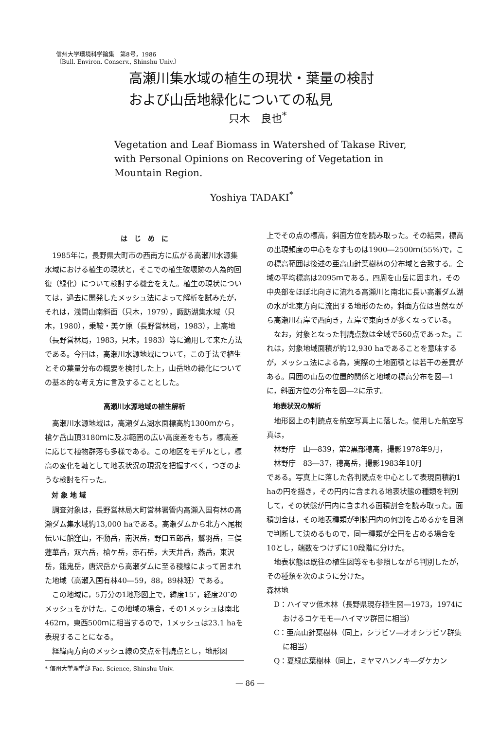信州大学環境科学論集　第8号，1986
〔Bull. Environ. Conserv., Shinshu Univ.〕
高瀬川集水域の植生の現状・葉量の検討
および山岳地緑化についての私見
只木　良也<sup>*</sup>
Vegetation and Leaf Biomass in Watershed of Takase River,
with Personal Opinions on Recovering of Vegetation in
Mountain Region.
Yoshiya TADAKI<sup>*</sup>
は　じ　め　に
1985年に，長野県大町市の西南方に広がる高瀬川水源集水域における植生の現状と，そこでの植生破壊跡の人為的回復（緑化）について検討する機会をえた。植生の現状については，過去に開発したメッシュ法によって解析を試みたが，それは，浅間山南斜面（只木，1979），諏訪湖集水域（只木，1980），乗鞍・美ケ原（長野営林局，1983），上高地（長野営林局，1983，只木，1983）等に適用して来た方法である。今回は，高瀬川水源地域について，この手法で植生とその葉量分布の概要を検討した上，山岳地の緑化についての基本的な考え方に言及することとした。
高瀬川水源地域の植生解析
高瀬川水源地域は，高瀬ダム湖水面標高約1300ｍから，槍ケ岳山頂3180ｍに及ぶ範囲の広い高度差をもち，標高差に応じて植物群落も多様である。この地区をモデルとし，標高の変化を軸として地表状況の現況を把握すべく，つぎのような検討を行った。
対 象 地 域
調査対象は，長野営林局大町営林署管内高瀬入国有林の高瀬ダム集水域約13,000 haである。高瀬ダムから北方へ尾根伝いに船窪山，不動岳，南沢岳，野口五郎岳，鷲羽岳，三俣蓮華岳，双六岳，槍ケ岳，赤石岳，大天井岳，燕岳，東沢岳，餓鬼岳，唐沢岳から高瀬ダムに至る稜線によって囲まれた地域（高瀬入国有林40―59，88，89林班）である。
この地域に，5万分の1地形図上で，緯度15″，経度20″のメッシュをかけた。この地域の場合，その1メッシュは南北462ｍ，東西500ｍに相当するので，1メッシュは23.1 haを表現することになる。
経緯両方向のメッシュ線の交点を判読点とし，地形図
* 信州大学理学部 Fac. Science, Shinshu Univ.
上でその点の標高，斜面方位を読み取った。その結果，標高の出現頻度の中心をなすものは1900―2500ｍ(55%)で，この標高範囲は後述の亜高山針葉樹林の分布域と合致する。全域の平均標高は2095ｍである。四周を山岳に囲まれ，その中央部をほぼ北向きに流れる高瀬川と南北に長い高瀬ダム湖の水が北東方向に流出する地形のため，斜面方位は当然ながら高瀬川右岸で西向き，左岸で東向きが多くなっている。
なお，対象となった判読点数は全域で560点であった。これは，対象地域面積が約12,930 haであることを意味するが，メッシュ法による為，実際の土地面積とは若干の差異がある。周囲の山岳の位置的関係と地域の標高分布を図―1に，斜面方位の分布を図―2に示す。
地表状況の解析
地形図上の判読点を航空写真上に落した。使用した航空写真は，
林野庁　山―839，第2黒部穂高，撮影1978年9月，
林野庁　83―37，穂高岳，撮影1983年10月
である。写真上に落した各判読点を中心として表現面積約1 haの円を描き，その円内に含まれる地表状態の種類を判別して，その状態が円内に含まれる面積割合を読み取った。面積割合は，その地表種類が判読円内の何割を占めるかを目測で判断して決めるもので，同一種類が全円を占める場合を10とし，端数をつけずに10段階に分けた。
地表状態は既往の植生図等をも参照しながら判別したが，その種類を次のように分けた。
森林地
D：ハイマツ低木林（長野県現存植生図―1973，1974におけるコケモモ―ハイマツ群団に相当）
C：亜高山針葉樹林（同上，シラビソ―オオシラビソ群集に相当）
Q：夏緑広葉樹林（同上，ミヤマハンノキ―ダケカン
― 86 ―